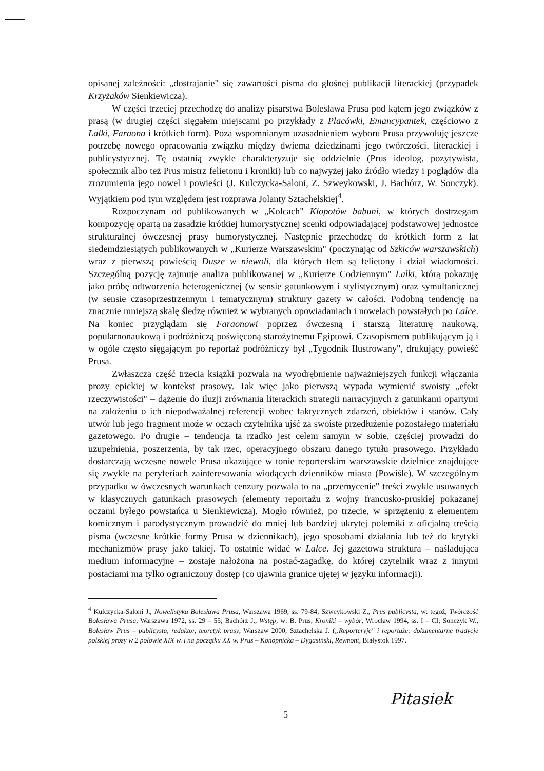opisanej zależności: „dostrajanie" się zawartości pisma do głośnej publikacji literackiej (przypadek Krzyżaków Sienkiewicza).
W części trzeciej przechodzę do analizy pisarstwa Bolesława Prusa pod kątem jego związków z prasą (w drugiej części sięgałem miejscami po przykłady z Placówki, Emancypantek, częściowo z Lalki, Faraona i krótkich form). Poza wspomnianym uzasadnieniem wyboru Prusa przywołuję jeszcze potrzebę nowego opracowania związku między dwiema dziedzinami jego twórczości, literackiej i publicystycznej. Tę ostatnią zwykle charakteryzuje się oddzielnie (Prus ideolog, pozytywista, społecznik albo też Prus mistrz felietonu i kroniki) lub co najwyżej jako źródło wiedzy i poglądów dla zrozumienia jego nowel i powieści (J. Kulczycka-Saloni, Z. Szweykowski, J. Bachórz, W. Sonczyk). Wyjątkiem pod tym względem jest rozprawa Jolanty Sztachelskiej<sup>4</sup>.
Rozpoczynam od publikowanych w „Kolcach" Kłopotów babuni, w których dostrzegam kompozycję opartą na zasadzie krótkiej humorystycznej scenki odpowiadającej podstawowej jednostce strukturalnej ówczesnej prasy humorystycznej. Następnie przechodzę do krótkich form z lat siedemdziesiątych publikowanych w „Kurierze Warszawskim" (poczynając od Szkiców warszawskich) wraz z pierwszą powieścią Dusze w niewoli, dla których tłem są felietony i dział wiadomości. Szczególną pozycję zajmuje analiza publikowanej w „Kurierze Codziennym" Lalki, którą pokazuję jako próbę odtworzenia heterogenicznej (w sensie gatunkowym i stylistycznym) oraz symultanicznej (w sensie czasoprzestrzennym i tematycznym) struktury gazety w całości. Podobną tendencję na znacznie mniejszą skalę śledzę również w wybranych opowiadaniach i nowelach powstałych po Lalce. Na koniec przyglądam się Faraonowi poprzez ówczesną i starszą literaturę naukową, popularnonaukową i podróżniczą poświęconą starożytnemu Egiptowi. Czasopismem publikującym ją i w ogóle często sięgającym po reportaż podróżniczy był „Tygodnik Ilustrowany", drukujący powieść Prusa.
Zwłaszcza część trzecia książki pozwala na wyodrębnienie najważniejszych funkcji włączania prozy epickiej w kontekst prasowy. Tak więc jako pierwszą wypada wymienić swoisty „efekt rzeczywistości" – dążenie do iluzji zrównania literackich strategii narracyjnych z gatunkami opartymi na założeniu o ich niepodważalnej referencji wobec faktycznych zdarzeń, obiektów i stanów. Cały utwór lub jego fragment może w oczach czytelnika ujść za swoiste przedłużenie pozostałego materiału gazetowego. Po drugie – tendencja ta rzadko jest celem samym w sobie, częściej prowadzi do uzupełnienia, poszerzenia, by tak rzec, operacyjnego obszaru danego tytułu prasowego. Przykładu dostarczają wczesne nowele Prusa ukazujące w tonie reporterskim warszawskie dzielnice znajdujące się zwykle na peryferiach zainteresowania wiodących dzienników miasta (Powiśle). W szczególnym przypadku w ówczesnych warunkach cenzury pozwala to na „przemycenie" treści zwykle usuwanych w klasycznych gatunkach prasowych (elementy reportażu z wojny francusko-pruskiej pokazanej oczami byłego powstańca u Sienkiewicza). Mogło również, po trzecie, w sprzężeniu z elementem komicznym i parodystycznym prowadzić do mniej lub bardziej ukrytej polemiki z oficjalną treścią pisma (wczesne krótkie formy Prusa w dziennikach), jego sposobami działania lub też do krytyki mechanizmów prasy jako takiej. To ostatnie widać w Lalce. Jej gazetowa struktura – naśladująca medium informacyjne – zostaje nałożona na postać-zagadkę, do której czytelnik wraz z innymi postaciami ma tylko ograniczony dostęp (co ujawnia granice ujętej w języku informacji).
<sup>4</sup> Kulczycka-Saloni J., Nowelistyka Bolesława Prusa, Warszawa 1969, ss. 79-84; Szweykowski Z., Prus publicysta, w: tegoż, Twórczość Bolesława Prusa, Warszawa 1972, ss. 29 – 55; Bachórz J., Wstęp, w: B. Prus, Kroniki – wybór, Wrocław 1994, ss. I – CI; Sonczyk W., Bolesław Prus – publicysta, redaktor, teoretyk prasy, Warszaw 2000; Sztachelska J. („Reporteryje" i reportaże: dokumentarne tradycje polskiej prozy w 2 połowie XIX w. i na początku XX w. Prus – Konopnicka – Dygasiński, Reymont, Białystok 1997.
Pitasiek
5